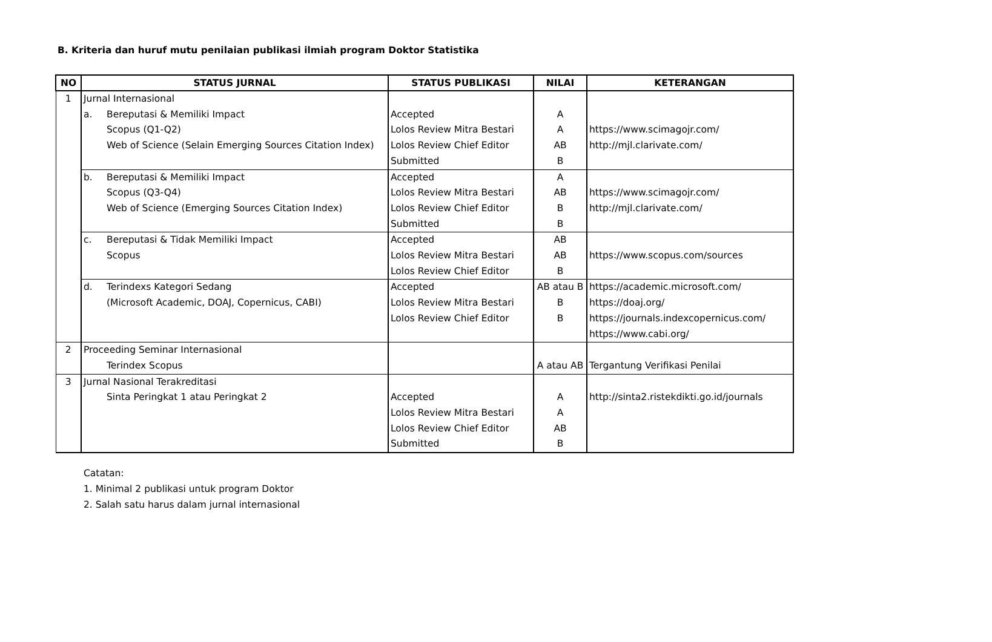B. Kriteria dan huruf mutu penilaian publikasi ilmiah program Doktor Statistika
| NO | STATUS JURNAL | STATUS PUBLIKASI | NILAI | KETERANGAN |
| --- | --- | --- | --- | --- |
| 1 | Jurnal Internasional | | | |
| | a. Bereputasi & Memiliki Impact Scopus (Q1-Q2) Web of Science (Selain Emerging Sources Citation Index) | Accepted Lolos Review Mitra Bestari Lolos Review Chief Editor Submitted | A A AB B | https://www.scimagojr.com/ http://mjl.clarivate.com/ |
| | b. Bereputasi & Memiliki Impact Scopus (Q3-Q4) Web of Science (Emerging Sources Citation Index) | Accepted Lolos Review Mitra Bestari Lolos Review Chief Editor Submitted | A AB B B | https://www.scimagojr.com/ http://mjl.clarivate.com/ |
| | c. Bereputasi & Tidak Memiliki Impact Scopus | Accepted Lolos Review Mitra Bestari Lolos Review Chief Editor | AB AB B | https://www.scopus.com/sources |
| | d. Terindexs Kategori Sedang (Microsoft Academic, DOAJ, Copernicus, CABI) | Accepted Lolos Review Mitra Bestari Lolos Review Chief Editor | AB atau B B B | https://academic.microsoft.com/ https://doaj.org/ https://journals.indexcopernicus.com/ https://www.cabi.org/ |
| 2 | Proceeding Seminar Internasional Terindex Scopus | | A atau AB | Tergantung Verifikasi Penilai |
| 3 | Jurnal Nasional Terakreditasi Sinta Peringkat 1 atau Peringkat 2 | Accepted Lolos Review Mitra Bestari Lolos Review Chief Editor Submitted | A A AB B | http://sinta2.ristekdikti.go.id/journals |
Catatan:
1. Minimal 2 publikasi untuk program Doktor
2. Salah satu harus dalam jurnal internasional